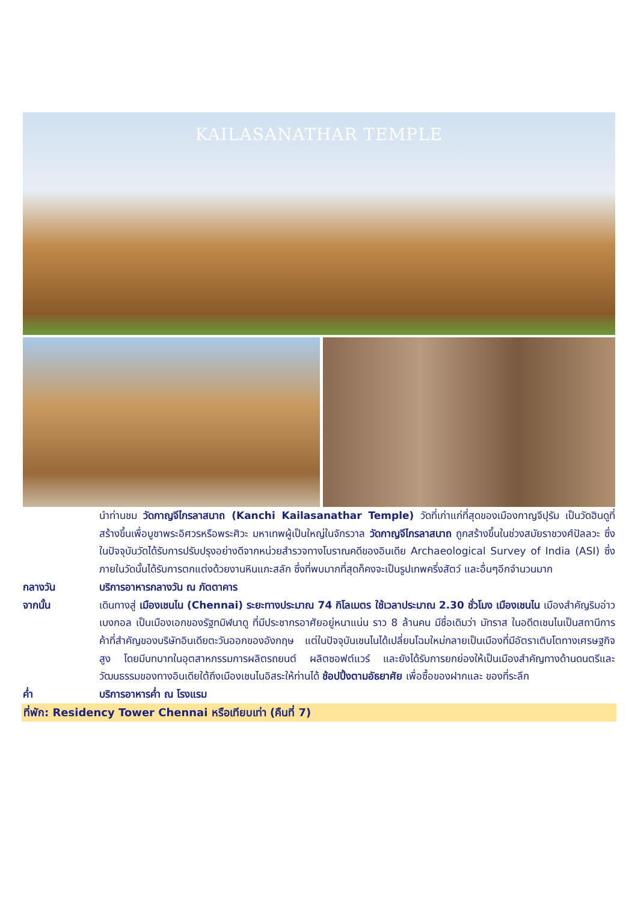KAILASANATHAR TEMPLE
นำท่านชม วัดกาญจีไกรลาสนาถ (Kanchi Kailasanathar Temple) วัดที่เก่าแก่ที่สุดของเมืองกาญจีปุรัม เป็นวัดฮินดูที่สร้างขึ้นเพื่อบูชาพระอิศวรหรือพระศิวะ มหาเทพผู้เป็นใหญ่ในจักรวาล วัดกาญจีไกรลาสนาถ ถูกสร้างขึ้นในช่วงสมัยราชวงศ์ปัลลวะ ซึ่งในปัจจุบันวัดได้รับการปรับปรุงอย่างดีจากหน่วยสำรวจทางโบราณคดีของอินเดีย Archaeological Survey of India (ASI) ซึ่งภายในวัดนั้นได้รับการตกแต่งด้วยงานหินแกะสลัก ซึ่งที่พบมากที่สุดก็คงจะเป็นรูปเทพครึ่งสัตว์ และอื่นๆอีกจำนวนมาก
กลางวัน บริการอาหารกลางวัน ณ ภัตตาคาร
จากนั้น เดินทางสู่ เมืองเชนไน (Chennai) ระยะทางประมาณ 74 กิโลเมตร ใช้เวลาประมาณ 2.30 ชั่วโมง เมืองเชนไน เมืองสำคัญริมอ่าวเบงกอล เป็นเมืองเอกของรัฐทมิฬนาดู ที่มีประชากรอาศัยอยู่หนาแน่น ราว 8 ล้านคน มีชื่อเดิมว่า มัทราส ในอดีตเชนไนเป็นสถานีการค้าที่สำคัญของบริษัทอินเดียตะวันออกของอังกฤษ แต่ในปัจจุบันเชนไนได้เปลี่ยนโฉมใหม่กลายเป็นเมืองที่มีอัตราเติบโตทางเศรษฐกิจสูง โดยมีบทบาทในอุตสาหกรรมการผลิตรถยนต์ ผลิตซอฟต์แวร์ และยังได้รับการยกย่องให้เป็นเมืองสำคัญทางด้านดนตรีและวัฒนธรรมของทางอินเดียใต้ถึงเมืองเชนไนอิสระให้ท่านได้ ช้อปปิ้งตามอัธยาศัย เพื่อซื้อของฝากและ ของที่ระลึก
ค่ำ บริการอาหารค่ำ ณ โรงแรม
ที่พัก: Residency Tower Chennai หรือเทียบเท่า (คืนที่ 7)